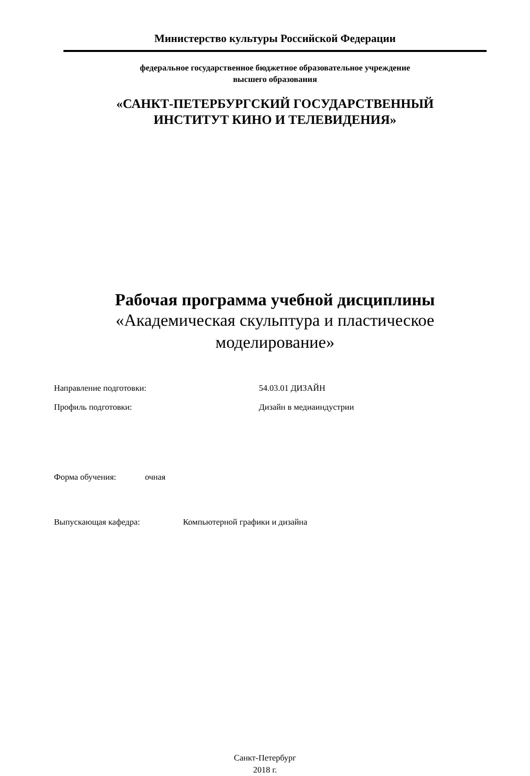Министерство культуры Российской Федерации
федеральное государственное бюджетное образовательное учреждение
высшего образования
«САНКТ-ПЕТЕРБУРГСКИЙ ГОСУДАРСТВЕННЫЙ
ИНСТИТУТ КИНО И ТЕЛЕВИДЕНИЯ»
Рабочая программа учебной дисциплины
«Академическая скульптура и пластическое
моделирование»
Направление подготовки: 54.03.01 ДИЗАЙН
Профиль подготовки: Дизайн в медиаиндустрии
Форма обучения: очная
Выпускающая кафедра: Компьютерной графики и дизайна
Санкт-Петербург
2018 г.